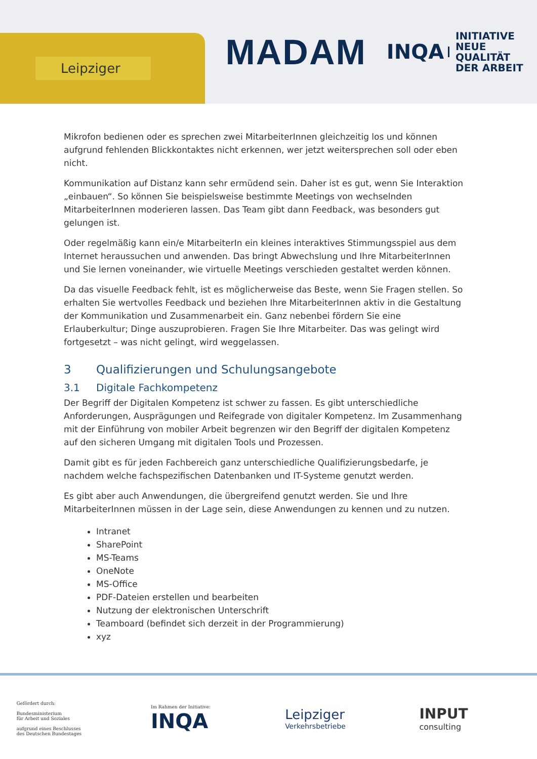Leipziger
MADAM
INQA
INITIATIVE
NEUE QUALITÄT
DER ARBEIT
Mikrofon bedienen oder es sprechen zwei MitarbeiterInnen gleichzeitig los und können aufgrund fehlenden Blickkontaktes nicht erkennen, wer jetzt weitersprechen soll oder eben nicht.
Kommunikation auf Distanz kann sehr ermüdend sein. Daher ist es gut, wenn Sie Interaktion „einbauen“. So können Sie beispielsweise bestimmte Meetings von wechselnden MitarbeiterInnen moderieren lassen. Das Team gibt dann Feedback, was besonders gut gelungen ist.
Oder regelmäßig kann ein/e MitarbeiterIn ein kleines interaktives Stimmungsspiel aus dem Internet heraussuchen und anwenden. Das bringt Abwechslung und Ihre MitarbeiterInnen und Sie lernen voneinander, wie virtuelle Meetings verschieden gestaltet werden können.
Da das visuelle Feedback fehlt, ist es möglicherweise das Beste, wenn Sie Fragen stellen. So erhalten Sie wertvolles Feedback und beziehen Ihre MitarbeiterInnen aktiv in die Gestaltung der Kommunikation und Zusammenarbeit ein. Ganz nebenbei fördern Sie eine Erlauberkultur; Dinge auszuprobieren. Fragen Sie Ihre Mitarbeiter. Das was gelingt wird fortgesetzt – was nicht gelingt, wird weggelassen.
3 Qualifizierungen und Schulungsangebote
3.1 Digitale Fachkompetenz
Der Begriff der Digitalen Kompetenz ist schwer zu fassen. Es gibt unterschiedliche Anforderungen, Ausprägungen und Reifegrade von digitaler Kompetenz. Im Zusammenhang mit der Einführung von mobiler Arbeit begrenzen wir den Begriff der digitalen Kompetenz auf den sicheren Umgang mit digitalen Tools und Prozessen.
Damit gibt es für jeden Fachbereich ganz unterschiedliche Qualifizierungsbedarfe, je nachdem welche fachspezifischen Datenbanken und IT-Systeme genutzt werden.
Es gibt aber auch Anwendungen, die übergreifend genutzt werden. Sie und Ihre MitarbeiterInnen müssen in der Lage sein, diese Anwendungen zu kennen und zu nutzen.
Intranet
SharePoint
MS-Teams
OneNote
MS-Office
PDF-Dateien erstellen und bearbeiten
Nutzung der elektronischen Unterschrift
Teamboard (befindet sich derzeit in der Programmierung)
xyz
Gefördert durch:
Bundesministerium
für Arbeit und Soziales
aufgrund eines Beschlusses
des Deutschen Bundestages
Im Rahmen der Initiative:
INQA
Leipziger
Verkehrsbetriebe
INPUT
consulting